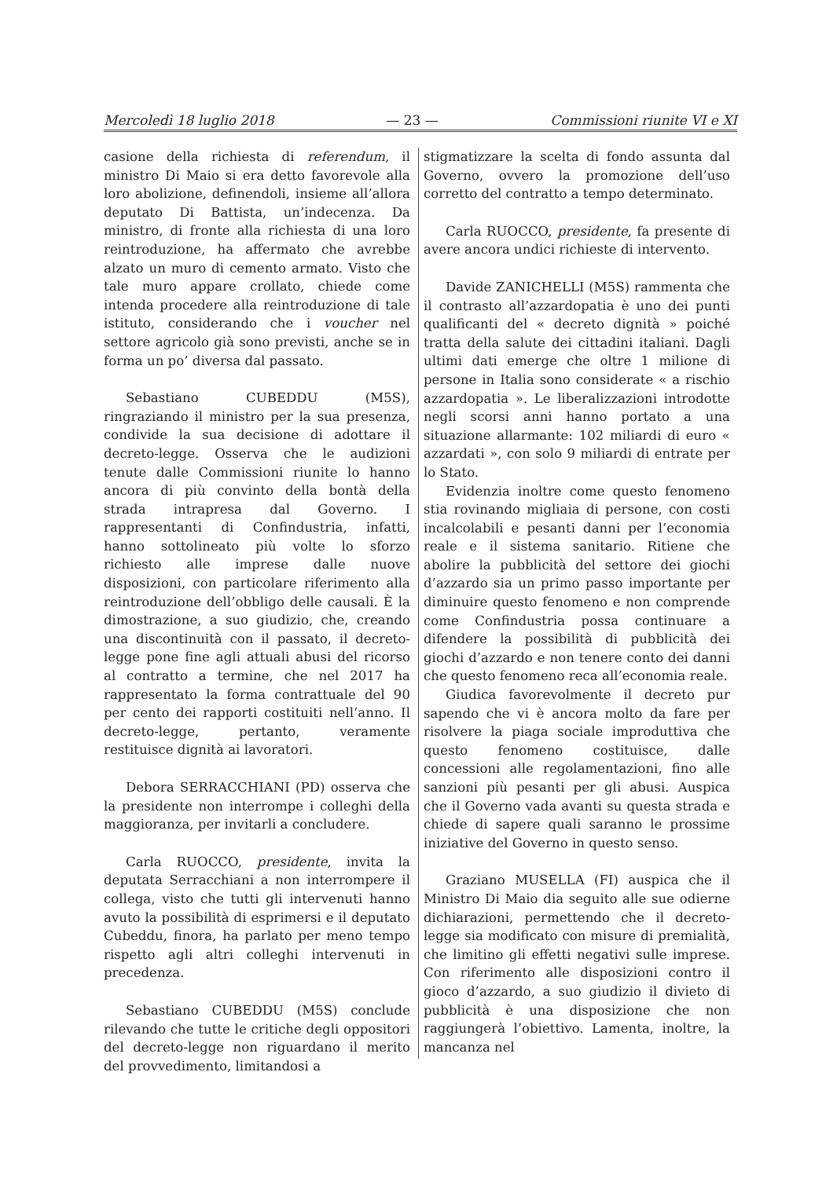Mercoledì 18 luglio 2018 — 23 — Commissioni riunite VI e XI
casione della richiesta di referendum, il ministro Di Maio si era detto favorevole alla loro abolizione, definendoli, insieme all’allora deputato Di Battista, un’indecenza. Da ministro, di fronte alla richiesta di una loro reintroduzione, ha affermato che avrebbe alzato un muro di cemento armato. Visto che tale muro appare crollato, chiede come intenda procedere alla reintroduzione di tale istituto, considerando che i voucher nel settore agricolo già sono previsti, anche se in forma un po’ diversa dal passato.
Sebastiano CUBEDDU (M5S), ringraziando il ministro per la sua presenza, condivide la sua decisione di adottare il decreto-legge. Osserva che le audizioni tenute dalle Commissioni riunite lo hanno ancora di più convinto della bontà della strada intrapresa dal Governo. I rappresentanti di Confindustria, infatti, hanno sottolineato più volte lo sforzo richiesto alle imprese dalle nuove disposizioni, con particolare riferimento alla reintroduzione dell’obbligo delle causali. È la dimostrazione, a suo giudizio, che, creando una discontinuità con il passato, il decreto-legge pone fine agli attuali abusi del ricorso al contratto a termine, che nel 2017 ha rappresentato la forma contrattuale del 90 per cento dei rapporti costituiti nell’anno. Il decreto-legge, pertanto, veramente restituisce dignità ai lavoratori.
Debora SERRACCHIANI (PD) osserva che la presidente non interrompe i colleghi della maggioranza, per invitarli a concludere.
Carla RUOCCO, presidente, invita la deputata Serracchiani a non interrompere il collega, visto che tutti gli intervenuti hanno avuto la possibilità di esprimersi e il deputato Cubeddu, finora, ha parlato per meno tempo rispetto agli altri colleghi intervenuti in precedenza.
Sebastiano CUBEDDU (M5S) conclude rilevando che tutte le critiche degli oppositori del decreto-legge non riguardano il merito del provvedimento, limitandosi a
stigmatizzare la scelta di fondo assunta dal Governo, ovvero la promozione dell’uso corretto del contratto a tempo determinato.
Carla RUOCCO, presidente, fa presente di avere ancora undici richieste di intervento.
Davide ZANICHELLI (M5S) rammenta che il contrasto all’azzardopatia è uno dei punti qualificanti del « decreto dignità » poiché tratta della salute dei cittadini italiani. Dagli ultimi dati emerge che oltre 1 milione di persone in Italia sono considerate « a rischio azzardopatia ». Le liberalizzazioni introdotte negli scorsi anni hanno portato a una situazione allarmante: 102 miliardi di euro « azzardati », con solo 9 miliardi di entrate per lo Stato.
Evidenzia inoltre come questo fenomeno stia rovinando migliaia di persone, con costi incalcolabili e pesanti danni per l’economia reale e il sistema sanitario. Ritiene che abolire la pubblicità del settore dei giochi d’azzardo sia un primo passo importante per diminuire questo fenomeno e non comprende come Confindustria possa continuare a difendere la possibilità di pubblicità dei giochi d’azzardo e non tenere conto dei danni che questo fenomeno reca all’economia reale.
Giudica favorevolmente il decreto pur sapendo che vi è ancora molto da fare per risolvere la piaga sociale improduttiva che questo fenomeno costituisce, dalle concessioni alle regolamentazioni, fino alle sanzioni più pesanti per gli abusi. Auspica che il Governo vada avanti su questa strada e chiede di sapere quali saranno le prossime iniziative del Governo in questo senso.
Graziano MUSELLA (FI) auspica che il Ministro Di Maio dia seguito alle sue odierne dichiarazioni, permettendo che il decreto-legge sia modificato con misure di premialità, che limitino gli effetti negativi sulle imprese. Con riferimento alle disposizioni contro il gioco d’azzardo, a suo giudizio il divieto di pubblicità è una disposizione che non raggiungerà l’obiettivo. Lamenta, inoltre, la mancanza nel